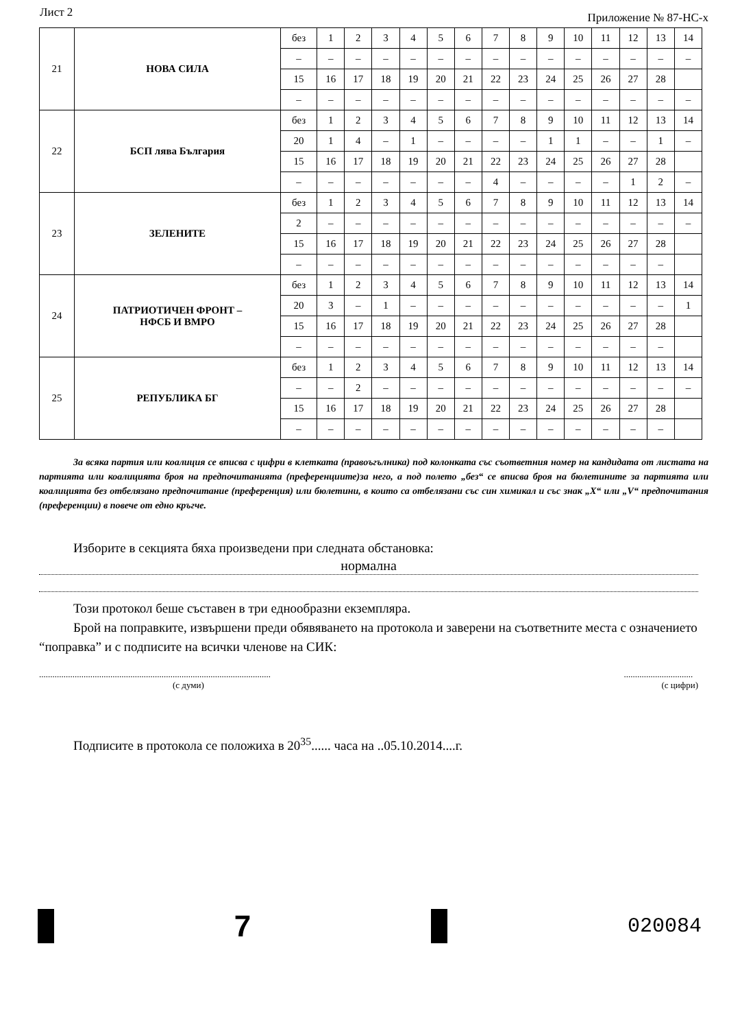Лист 2 Приложение № 87-НС-х
| 21 | НОВА СИЛА | без | 1 | 2 | 3 | 4 | 5 | 6 | 7 | 8 | 9 | 10 | 11 | 12 | 13 | 14 |
| | | – | – | – | – | – | – | – | – | – | – | – | – | – | – | – |
| | | 15 | 16 | 17 | 18 | 19 | 20 | 21 | 22 | 23 | 24 | 25 | 26 | 27 | 28 | |
| | | – | – | – | – | – | – | – | – | – | – | – | – | – | – | – |
| 22 | БСП лява България | без | 1 | 2 | 3 | 4 | 5 | 6 | 7 | 8 | 9 | 10 | 11 | 12 | 13 | 14 |
| | | 20 | 1 | 4 | – | 1 | – | – | – | – | 1 | 1 | – | – | 1 | – |
| | | 15 | 16 | 17 | 18 | 19 | 20 | 21 | 22 | 23 | 24 | 25 | 26 | 27 | 28 | |
| | | – | – | – | – | – | – | – | 4 | – | – | – | – | 1 | 2 | – |
| 23 | ЗЕЛЕНИТЕ | без | 1 | 2 | 3 | 4 | 5 | 6 | 7 | 8 | 9 | 10 | 11 | 12 | 13 | 14 |
| | | 2 | – | – | – | – | – | – | – | – | – | – | – | – | – | – |
| | | 15 | 16 | 17 | 18 | 19 | 20 | 21 | 22 | 23 | 24 | 25 | 26 | 27 | 28 | |
| | | – | – | – | – | – | – | – | – | – | – | – | – | – | – | |
| 24 | ПАТРИОТИЧЕН ФРОНТ – НФСБ И ВМРО | без | 1 | 2 | 3 | 4 | 5 | 6 | 7 | 8 | 9 | 10 | 11 | 12 | 13 | 14 |
| | | 20 | 3 | – | 1 | – | – | – | – | – | – | – | – | – | – | 1 |
| | | 15 | 16 | 17 | 18 | 19 | 20 | 21 | 22 | 23 | 24 | 25 | 26 | 27 | 28 | |
| | | – | – | – | – | – | – | – | – | – | – | – | – | – | – | |
| 25 | РЕПУБЛИКА БГ | без | 1 | 2 | 3 | 4 | 5 | 6 | 7 | 8 | 9 | 10 | 11 | 12 | 13 | 14 |
| | | – | – | 2 | – | – | – | – | – | – | – | – | – | – | – | – |
| | | 15 | 16 | 17 | 18 | 19 | 20 | 21 | 22 | 23 | 24 | 25 | 26 | 27 | 28 | |
| | | – | – | – | – | – | – | – | – | – | – | – | – | – | – | |
За всяка партия или коалиция се вписва с цифри в клетката (правоъгълника) под колонката със съответния номер на кандидата от листата на партията или коалицията броя на предпочитанията (преференциите)за него, а под полето „без“ се вписва броя на бюлетините за партията или коалицията без отбелязано предпочитание (преференция) или бюлетини, в които са отбелязани със син химикал и със знак „Х“ или „V“ предпочитания (преференции) в повече от едно кръгче.
Изборите в секцията бяха произведени при следната обстановка:
нормална
Този протокол беше съставен в три еднообразни екземпляра.
Брой на поправките, извършени преди обявяването на протокола и заверени на съответните места с означението “поправка” и с подписите на всички членове на СИК:
........................................................................................................
(с думи)...............................
(с цифри)
Подписите в протокола се положиха в 20<sup>35</sup>...... часа на ..05.10.2014....г.
7
020084